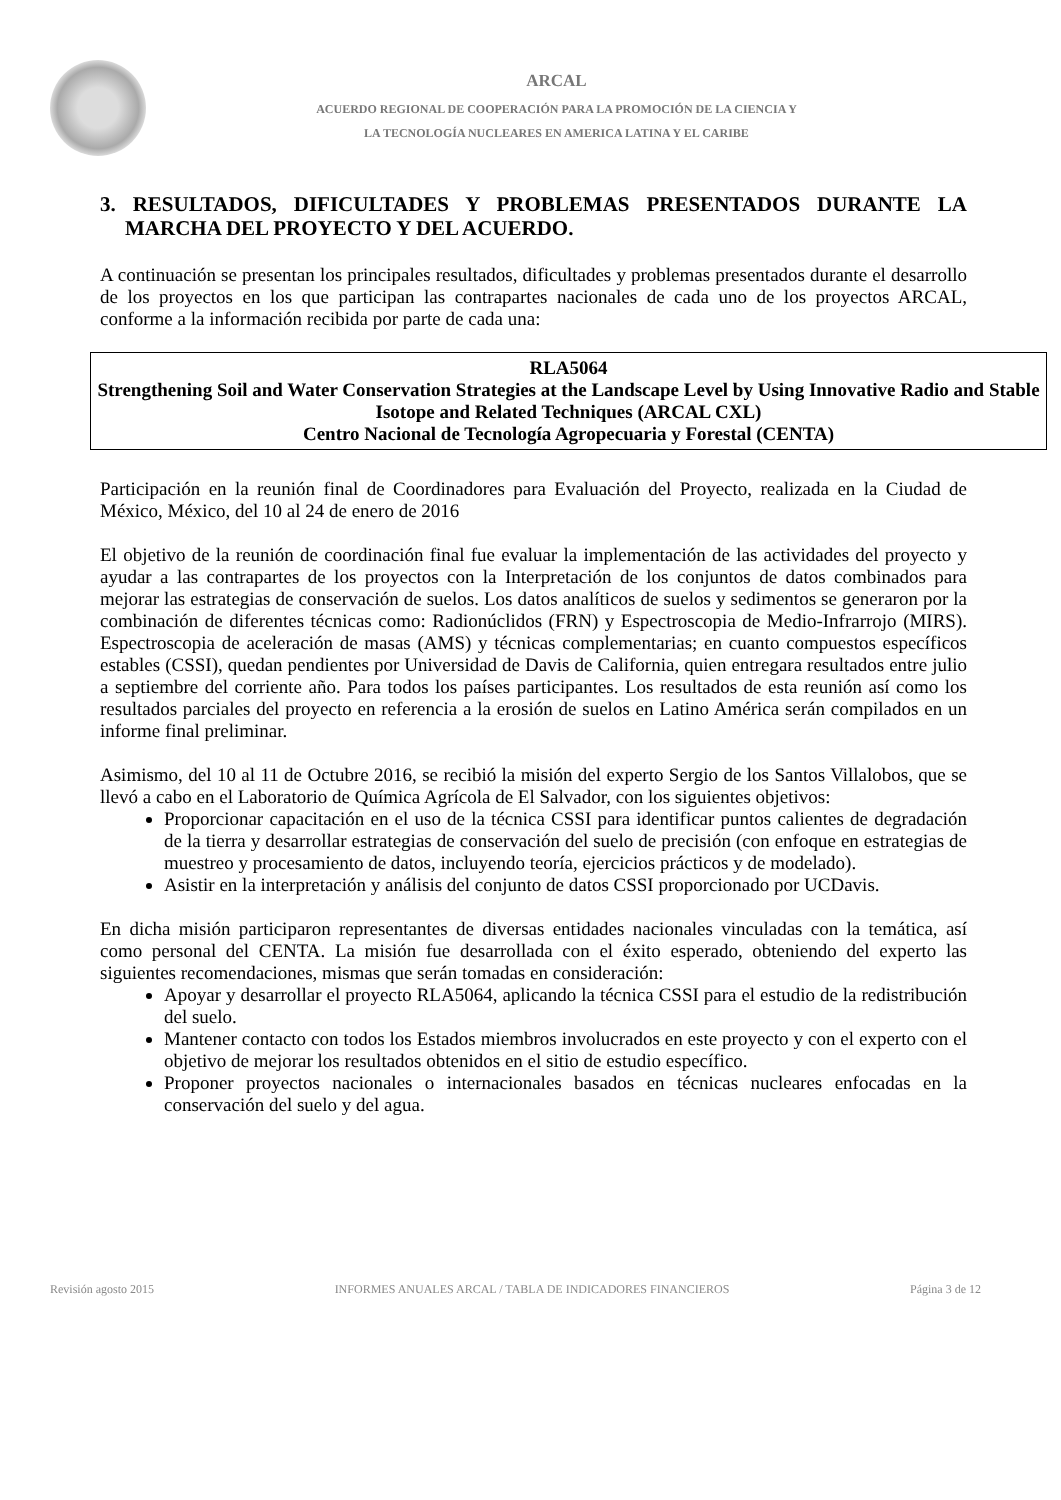ARCAL
ACUERDO REGIONAL DE COOPERACIÓN PARA LA PROMOCIÓN DE LA CIENCIA Y
LA TECNOLOGÍA NUCLEARES EN AMERICA LATINA Y EL CARIBE
3. RESULTADOS, DIFICULTADES Y PROBLEMAS PRESENTADOS DURANTE LA MARCHA DEL PROYECTO Y DEL ACUERDO.
A continuación se presentan los principales resultados, dificultades y problemas presentados durante el desarrollo de los proyectos en los que participan las contrapartes nacionales de cada uno de los proyectos ARCAL, conforme a la información recibida por parte de cada una:
RLA5064
Strengthening Soil and Water Conservation Strategies at the Landscape Level by Using Innovative Radio and Stable Isotope and Related Techniques (ARCAL CXL)
Centro Nacional de Tecnología Agropecuaria y Forestal (CENTA)
Participación en la reunión final de Coordinadores para Evaluación del Proyecto, realizada en la Ciudad de México, México, del 10 al 24 de enero de 2016
El objetivo de la reunión de coordinación final fue evaluar la implementación de las actividades del proyecto y ayudar a las contrapartes de los proyectos con la Interpretación de los conjuntos de datos combinados para mejorar las estrategias de conservación de suelos. Los datos analíticos de suelos y sedimentos se generaron por la combinación de diferentes técnicas como: Radionúclidos (FRN) y Espectroscopia de Medio-Infrarrojo (MIRS). Espectroscopia de aceleración de masas (AMS) y técnicas complementarias; en cuanto compuestos específicos estables (CSSI), quedan pendientes por Universidad de Davis de California, quien entregara resultados entre julio a septiembre del corriente año. Para todos los países participantes. Los resultados de esta reunión así como los resultados parciales del proyecto en referencia a la erosión de suelos en Latino América serán compilados en un informe final preliminar.
Asimismo, del 10 al 11 de Octubre 2016, se recibió la misión del experto Sergio de los Santos Villalobos, que se llevó a cabo en el Laboratorio de Química Agrícola de El Salvador, con los siguientes objetivos:
Proporcionar capacitación en el uso de la técnica CSSI para identificar puntos calientes de degradación de la tierra y desarrollar estrategias de conservación del suelo de precisión (con enfoque en estrategias de muestreo y procesamiento de datos, incluyendo teoría, ejercicios prácticos y de modelado).
Asistir en la interpretación y análisis del conjunto de datos CSSI proporcionado por UCDavis.
En dicha misión participaron representantes de diversas entidades nacionales vinculadas con la temática, así como personal del CENTA. La misión fue desarrollada con el éxito esperado, obteniendo del experto las siguientes recomendaciones, mismas que serán tomadas en consideración:
Apoyar y desarrollar el proyecto RLA5064, aplicando la técnica CSSI para el estudio de la redistribución del suelo.
Mantener contacto con todos los Estados miembros involucrados en este proyecto y con el experto con el objetivo de mejorar los resultados obtenidos en el sitio de estudio específico.
Proponer proyectos nacionales o internacionales basados en técnicas nucleares enfocadas en la conservación del suelo y del agua.
Revisión agosto 2015 INFORMES ANUALES ARCAL / TABLA DE INDICADORES FINANCIEROS Página 3 de 12